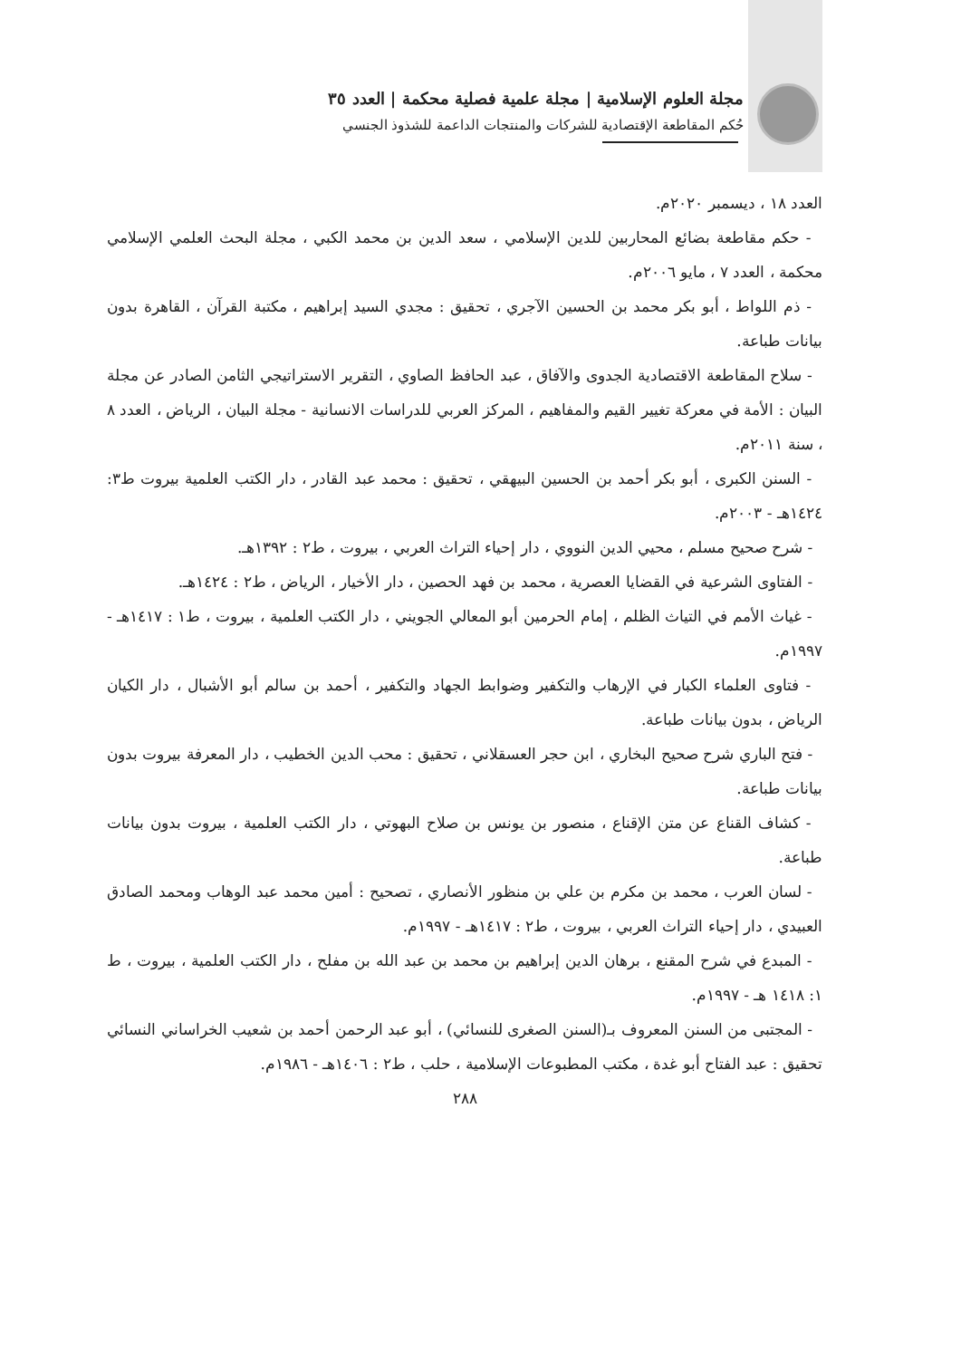مجلة العلوم الإسلامية | مجلة علمية فصلية محكمة | العدد ٣٥
حُكم المقاطعة الإقتصادية للشركات والمنتجات الداعمة للشذوذ الجنسي
العدد ١٨ ، ديسمبر ٢٠٢٠م.
- حكم مقاطعة بضائع المحاربين للدين الإسلامي ، سعد الدين بن محمد الكبي ، مجلة البحث العلمي الإسلامي محكمة ، العدد ٧ ، مايو ٢٠٠٦م.
- ذم اللواط ، أبو بكر محمد بن الحسين الآجري ، تحقيق : مجدي السيد إبراهيم ، مكتبة القرآن ، القاهرة بدون بيانات طباعة.
- سلاح المقاطعة الاقتصادية الجدوى والآفاق ، عبد الحافظ الصاوي ، التقرير الاستراتيجي الثامن الصادر عن مجلة البيان : الأمة في معركة تغيير القيم والمفاهيم ، المركز العربي للدراسات الانسانية - مجلة البيان ، الرياض ، العدد ٨ ، سنة ٢٠١١م.
- السنن الكبرى ، أبو بكر أحمد بن الحسين البيهقي ، تحقيق : محمد عبد القادر ، دار الكتب العلمية بيروت ط٣: ١٤٢٤هـ - ٢٠٠٣م.
- شرح صحيح مسلم ، محيي الدين النووي ، دار إحياء التراث العربي ، بيروت ، ط٢ : ١٣٩٢هـ.
- الفتاوى الشرعية في القضايا العصرية ، محمد بن فهد الحصين ، دار الأخيار ، الرياض ، ط٢ : ١٤٢٤هـ.
- غياث الأمم في التياث الظلم ، إمام الحرمين أبو المعالي الجويني ، دار الكتب العلمية ، بيروت ، ط١ : ١٤١٧هـ - ١٩٩٧م.
- فتاوى العلماء الكبار في الإرهاب والتكفير وضوابط الجهاد والتكفير ، أحمد بن سالم أبو الأشبال ، دار الكيان الرياض ، بدون بيانات طباعة.
- فتح الباري شرح صحيح البخاري ، ابن حجر العسقلاني ، تحقيق : محب الدين الخطيب ، دار المعرفة بيروت بدون بيانات طباعة.
- كشاف القناع عن متن الإقناع ، منصور بن يونس بن صلاح البهوتي ، دار الكتب العلمية ، بيروت بدون بيانات طباعة.
- لسان العرب ، محمد بن مكرم بن علي بن منظور الأنصاري ، تصحيح : أمين محمد عبد الوهاب ومحمد الصادق العبيدي ، دار إحياء التراث العربي ، بيروت ، ط٢ : ١٤١٧هـ - ١٩٩٧م.
- المبدع في شرح المقنع ، برهان الدين إبراهيم بن محمد بن عبد الله بن مفلح ، دار الكتب العلمية ، بيروت ، ط ١: ١٤١٨ هـ - ١٩٩٧م.
- المجتبى من السنن المعروف بـ(السنن الصغرى للنسائي) ، أبو عبد الرحمن أحمد بن شعيب الخراساني النسائي تحقيق : عبد الفتاح أبو غدة ، مكتب المطبوعات الإسلامية ، حلب ، ط٢ : ١٤٠٦هـ - ١٩٨٦م.
٢٨٨